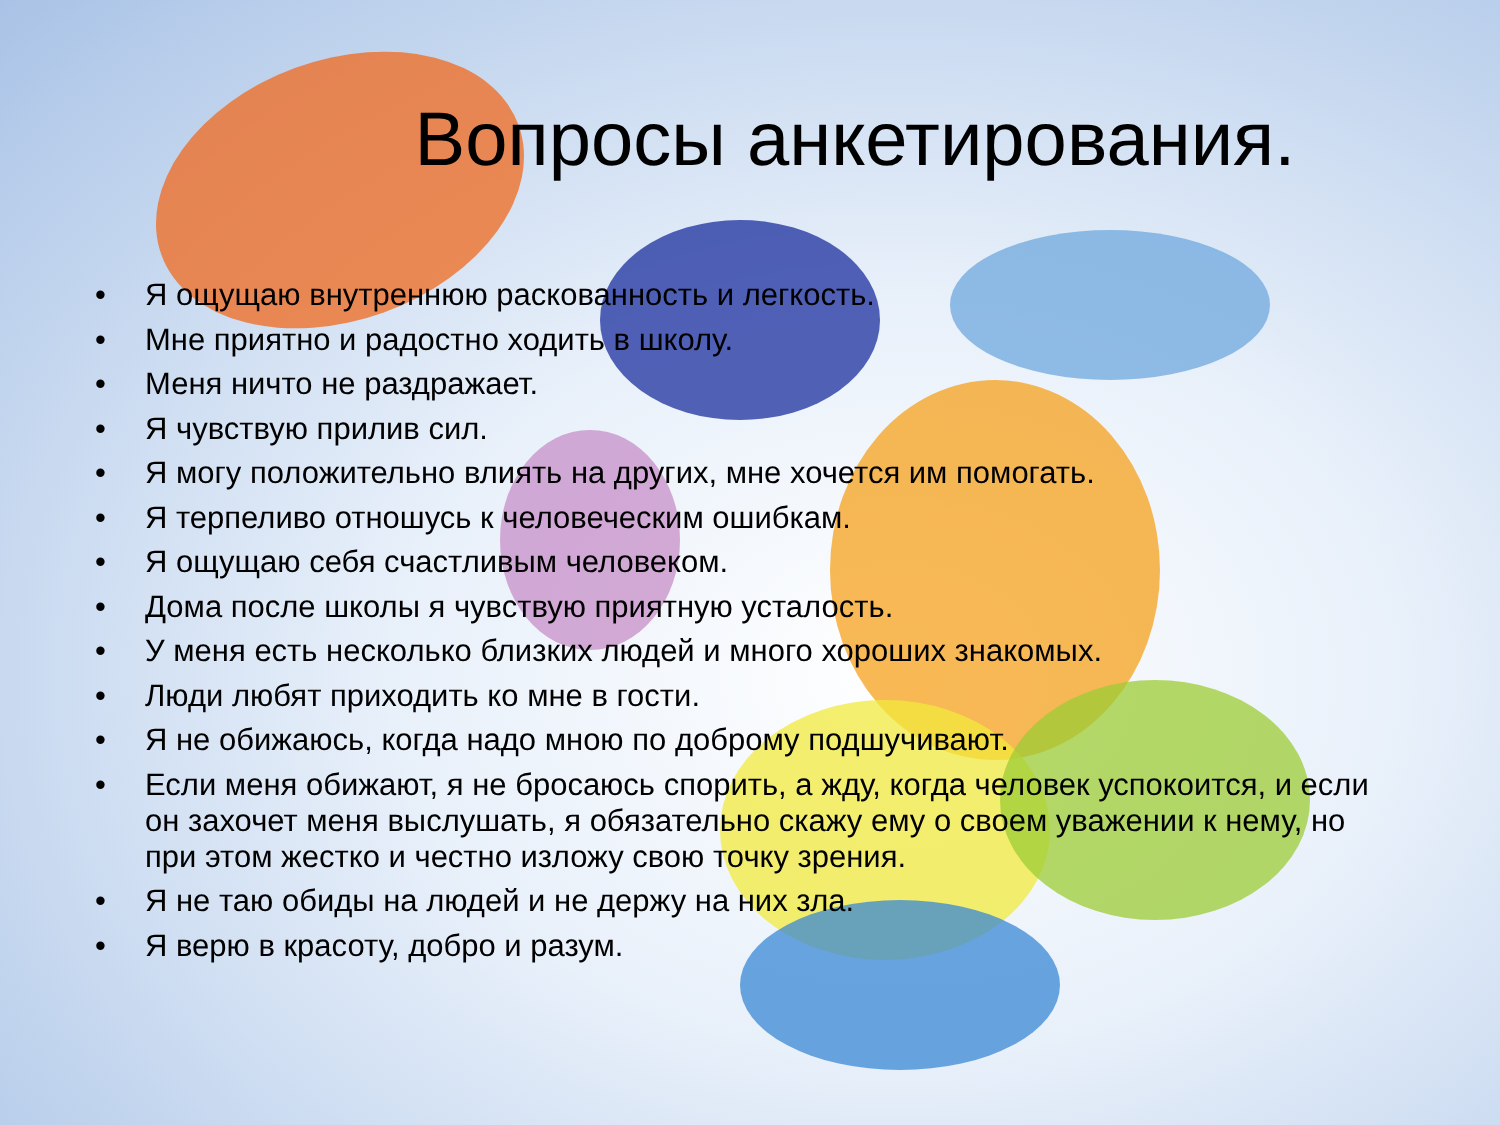Вопросы анкетирования.
• Я ощущаю внутреннюю раскованность и легкость.
• Мне приятно и радостно ходить в школу.
• Меня ничто не раздражает.
• Я чувствую прилив сил.
• Я могу положительно влиять на других, мне хочется им помогать.
• Я терпеливо отношусь к человеческим ошибкам.
• Я ощущаю себя счастливым человеком.
• Дома после школы я чувствую приятную усталость.
• У меня есть несколько близких людей и много хороших знакомых.
• Люди любят приходить ко мне в гости.
• Я не обижаюсь, когда надо мною по доброму подшучивают.
• Если меня обижают, я не бросаюсь спорить, а жду, когда человек успокоится, и если он захочет меня выслушать, я обязательно скажу ему о своем уважении к нему, но при этом жестко и честно изложу свою точку зрения.
• Я не таю обиды на людей и не держу на них зла.
• Я верю в красоту, добро и разум.